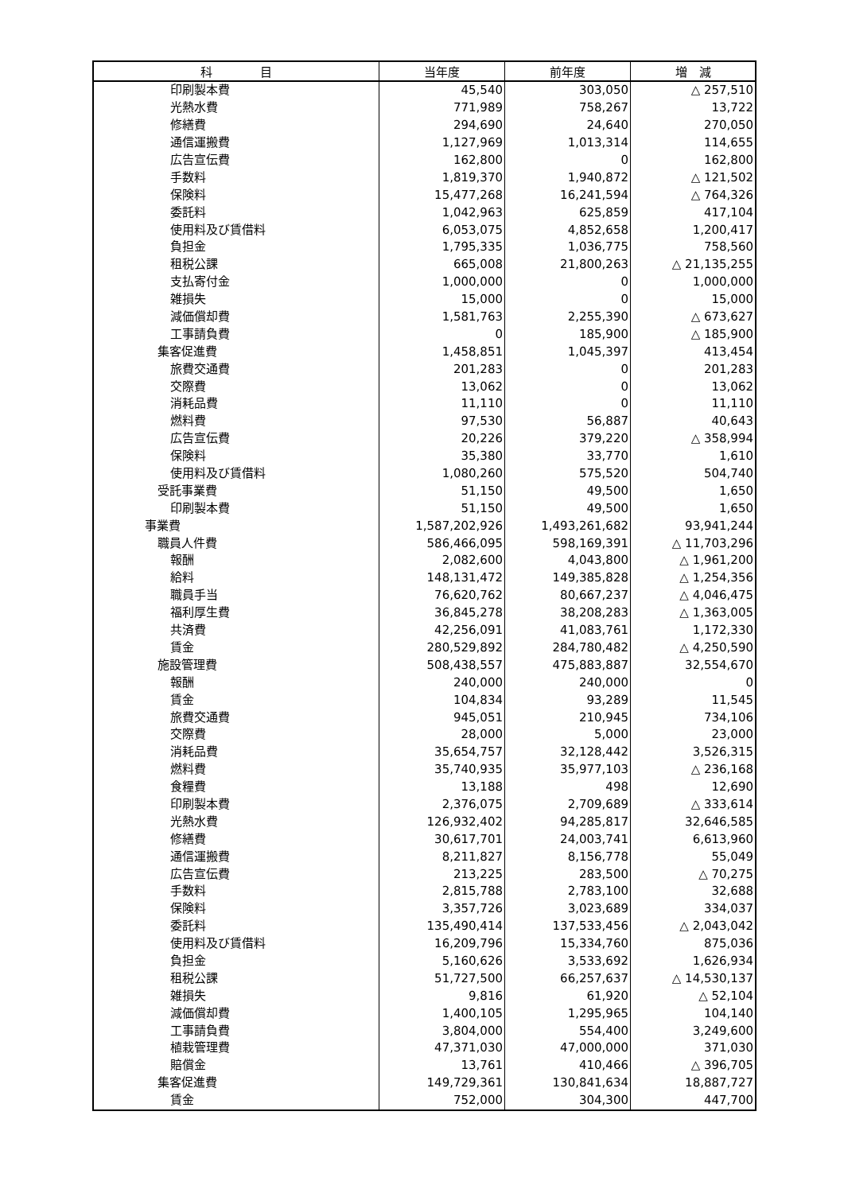| 科 目 | 当年度 | 前年度 | 増 減 |
| --- | --- | --- | --- |
| 印刷製本費 | 45,540 | 303,050 | △ 257,510 |
| 光熱水費 | 771,989 | 758,267 | 13,722 |
| 修繕費 | 294,690 | 24,640 | 270,050 |
| 通信運搬費 | 1,127,969 | 1,013,314 | 114,655 |
| 広告宣伝費 | 162,800 | 0 | 162,800 |
| 手数料 | 1,819,370 | 1,940,872 | △ 121,502 |
| 保険料 | 15,477,268 | 16,241,594 | △ 764,326 |
| 委託料 | 1,042,963 | 625,859 | 417,104 |
| 使用料及び賃借料 | 6,053,075 | 4,852,658 | 1,200,417 |
| 負担金 | 1,795,335 | 1,036,775 | 758,560 |
| 租税公課 | 665,008 | 21,800,263 | △ 21,135,255 |
| 支払寄付金 | 1,000,000 | 0 | 1,000,000 |
| 雑損失 | 15,000 | 0 | 15,000 |
| 減価償却費 | 1,581,763 | 2,255,390 | △ 673,627 |
| 工事請負費 | 0 | 185,900 | △ 185,900 |
| 集客促進費 | 1,458,851 | 1,045,397 | 413,454 |
| 旅費交通費 | 201,283 | 0 | 201,283 |
| 交際費 | 13,062 | 0 | 13,062 |
| 消耗品費 | 11,110 | 0 | 11,110 |
| 燃料費 | 97,530 | 56,887 | 40,643 |
| 広告宣伝費 | 20,226 | 379,220 | △ 358,994 |
| 保険料 | 35,380 | 33,770 | 1,610 |
| 使用料及び賃借料 | 1,080,260 | 575,520 | 504,740 |
| 受託事業費 | 51,150 | 49,500 | 1,650 |
| 印刷製本費 | 51,150 | 49,500 | 1,650 |
| 事業費 | 1,587,202,926 | 1,493,261,682 | 93,941,244 |
| 職員人件費 | 586,466,095 | 598,169,391 | △ 11,703,296 |
| 報酬 | 2,082,600 | 4,043,800 | △ 1,961,200 |
| 給料 | 148,131,472 | 149,385,828 | △ 1,254,356 |
| 職員手当 | 76,620,762 | 80,667,237 | △ 4,046,475 |
| 福利厚生費 | 36,845,278 | 38,208,283 | △ 1,363,005 |
| 共済費 | 42,256,091 | 41,083,761 | 1,172,330 |
| 賃金 | 280,529,892 | 284,780,482 | △ 4,250,590 |
| 施設管理費 | 508,438,557 | 475,883,887 | 32,554,670 |
| 報酬 | 240,000 | 240,000 | 0 |
| 賃金 | 104,834 | 93,289 | 11,545 |
| 旅費交通費 | 945,051 | 210,945 | 734,106 |
| 交際費 | 28,000 | 5,000 | 23,000 |
| 消耗品費 | 35,654,757 | 32,128,442 | 3,526,315 |
| 燃料費 | 35,740,935 | 35,977,103 | △ 236,168 |
| 食糧費 | 13,188 | 498 | 12,690 |
| 印刷製本費 | 2,376,075 | 2,709,689 | △ 333,614 |
| 光熱水費 | 126,932,402 | 94,285,817 | 32,646,585 |
| 修繕費 | 30,617,701 | 24,003,741 | 6,613,960 |
| 通信運搬費 | 8,211,827 | 8,156,778 | 55,049 |
| 広告宣伝費 | 213,225 | 283,500 | △ 70,275 |
| 手数料 | 2,815,788 | 2,783,100 | 32,688 |
| 保険料 | 3,357,726 | 3,023,689 | 334,037 |
| 委託料 | 135,490,414 | 137,533,456 | △ 2,043,042 |
| 使用料及び賃借料 | 16,209,796 | 15,334,760 | 875,036 |
| 負担金 | 5,160,626 | 3,533,692 | 1,626,934 |
| 租税公課 | 51,727,500 | 66,257,637 | △ 14,530,137 |
| 雑損失 | 9,816 | 61,920 | △ 52,104 |
| 減価償却費 | 1,400,105 | 1,295,965 | 104,140 |
| 工事請負費 | 3,804,000 | 554,400 | 3,249,600 |
| 植栽管理費 | 47,371,030 | 47,000,000 | 371,030 |
| 賠償金 | 13,761 | 410,466 | △ 396,705 |
| 集客促進費 | 149,729,361 | 130,841,634 | 18,887,727 |
| 賃金 | 752,000 | 304,300 | 447,700 |